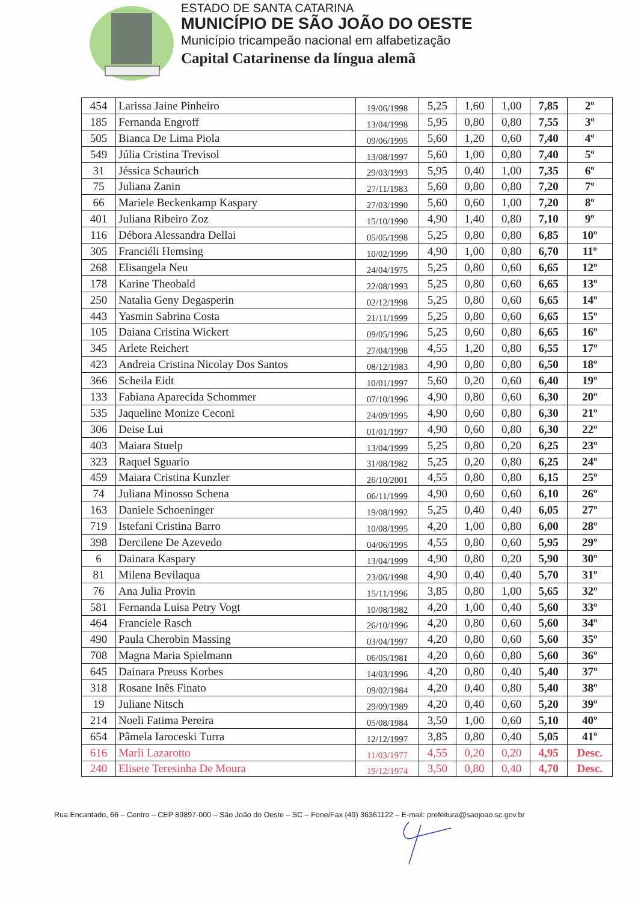ESTADO DE SANTA CATARINA
MUNICÍPIO DE SÃO JOÃO DO OESTE
Município tricampeão nacional em alfabetização
Capital Catarinense da língua alemã
| 454 | Larissa Jaine Pinheiro | 19/06/1998 | 5,25 | 1,60 | 1,00 | 7,85 | 2º |
| 185 | Fernanda Engroff | 13/04/1998 | 5,95 | 0,80 | 0,80 | 7,55 | 3º |
| 505 | Bianca De Lima Piola | 09/06/1995 | 5,60 | 1,20 | 0,60 | 7,40 | 4º |
| 549 | Júlia Cristina Trevisol | 13/08/1997 | 5,60 | 1,00 | 0,80 | 7,40 | 5º |
| 31 | Jéssica Schaurich | 29/03/1993 | 5,95 | 0,40 | 1,00 | 7,35 | 6º |
| 75 | Juliana Zanin | 27/11/1983 | 5,60 | 0,80 | 0,80 | 7,20 | 7º |
| 66 | Mariele Beckenkamp Kaspary | 27/03/1990 | 5,60 | 0,60 | 1,00 | 7,20 | 8º |
| 401 | Juliana Ribeiro Zoz | 15/10/1990 | 4,90 | 1,40 | 0,80 | 7,10 | 9º |
| 116 | Débora Alessandra Dellai | 05/05/1998 | 5,25 | 0,80 | 0,80 | 6,85 | 10º |
| 305 | Franciéli Hemsing | 10/02/1999 | 4,90 | 1,00 | 0,80 | 6,70 | 11º |
| 268 | Elisangela Neu | 24/04/1975 | 5,25 | 0,80 | 0,60 | 6,65 | 12º |
| 178 | Karine Theobald | 22/08/1993 | 5,25 | 0,80 | 0,60 | 6,65 | 13º |
| 250 | Natalia Geny Degasperin | 02/12/1998 | 5,25 | 0,80 | 0,60 | 6,65 | 14º |
| 443 | Yasmin Sabrina Costa | 21/11/1999 | 5,25 | 0,80 | 0,60 | 6,65 | 15º |
| 105 | Daiana Cristina Wickert | 09/05/1996 | 5,25 | 0,60 | 0,80 | 6,65 | 16º |
| 345 | Arlete Reichert | 27/04/1998 | 4,55 | 1,20 | 0,80 | 6,55 | 17º |
| 423 | Andreia Cristina Nicolay Dos Santos | 08/12/1983 | 4,90 | 0,80 | 0,80 | 6,50 | 18º |
| 366 | Scheila Eidt | 10/01/1997 | 5,60 | 0,20 | 0,60 | 6,40 | 19º |
| 133 | Fabiana Aparecida Schommer | 07/10/1996 | 4,90 | 0,80 | 0,60 | 6,30 | 20º |
| 535 | Jaqueline Monize Ceconi | 24/09/1995 | 4,90 | 0,60 | 0,80 | 6,30 | 21º |
| 306 | Deise Lui | 01/01/1997 | 4,90 | 0,60 | 0,80 | 6,30 | 22º |
| 403 | Maiara Stuelp | 13/04/1999 | 5,25 | 0,80 | 0,20 | 6,25 | 23º |
| 323 | Raquel Sguario | 31/08/1982 | 5,25 | 0,20 | 0,80 | 6,25 | 24º |
| 459 | Maiara Cristina Kunzler | 26/10/2001 | 4,55 | 0,80 | 0,80 | 6,15 | 25º |
| 74 | Juliana Minosso Schena | 06/11/1999 | 4,90 | 0,60 | 0,60 | 6,10 | 26º |
| 163 | Daniele Schoeninger | 19/08/1992 | 5,25 | 0,40 | 0,40 | 6,05 | 27º |
| 719 | Istefani Cristina Barro | 10/08/1995 | 4,20 | 1,00 | 0,80 | 6,00 | 28º |
| 398 | Dercilene De Azevedo | 04/06/1995 | 4,55 | 0,80 | 0,60 | 5,95 | 29º |
| 6 | Dainara Kaspary | 13/04/1999 | 4,90 | 0,80 | 0,20 | 5,90 | 30º |
| 81 | Milena Bevilaqua | 23/06/1998 | 4,90 | 0,40 | 0,40 | 5,70 | 31º |
| 76 | Ana Julia Provin | 15/11/1996 | 3,85 | 0,80 | 1,00 | 5,65 | 32º |
| 581 | Fernanda Luisa Petry Vogt | 10/08/1982 | 4,20 | 1,00 | 0,40 | 5,60 | 33º |
| 464 | Franciele Rasch | 26/10/1996 | 4,20 | 0,80 | 0,60 | 5,60 | 34º |
| 490 | Paula Cherobin Massing | 03/04/1997 | 4,20 | 0,80 | 0,60 | 5,60 | 35º |
| 708 | Magna Maria Spielmann | 06/05/1981 | 4,20 | 0,60 | 0,80 | 5,60 | 36º |
| 645 | Dainara Preuss Korbes | 14/03/1996 | 4,20 | 0,80 | 0,40 | 5,40 | 37º |
| 318 | Rosane Inês Finato | 09/02/1984 | 4,20 | 0,40 | 0,80 | 5,40 | 38º |
| 19 | Juliane Nitsch | 29/09/1989 | 4,20 | 0,40 | 0,60 | 5,20 | 39º |
| 214 | Noeli Fatima Pereira | 05/08/1984 | 3,50 | 1,00 | 0,60 | 5,10 | 40º |
| 654 | Pâmela Iaroceski Turra | 12/12/1997 | 3,85 | 0,80 | 0,40 | 5,05 | 41º |
| 616 | Marli Lazarotto | 11/03/1977 | 4,55 | 0,20 | 0,20 | 4,95 | Desc. |
| 240 | Elisete Teresinha De Moura | 19/12/1974 | 3,50 | 0,80 | 0,40 | 4,70 | Desc. |
Rua Encantado, 66 – Centro – CEP 89897-000 – São João do Oeste – SC – Fone/Fax (49) 36361122 – E-mail: prefeitura@saojoao.sc.gov.br